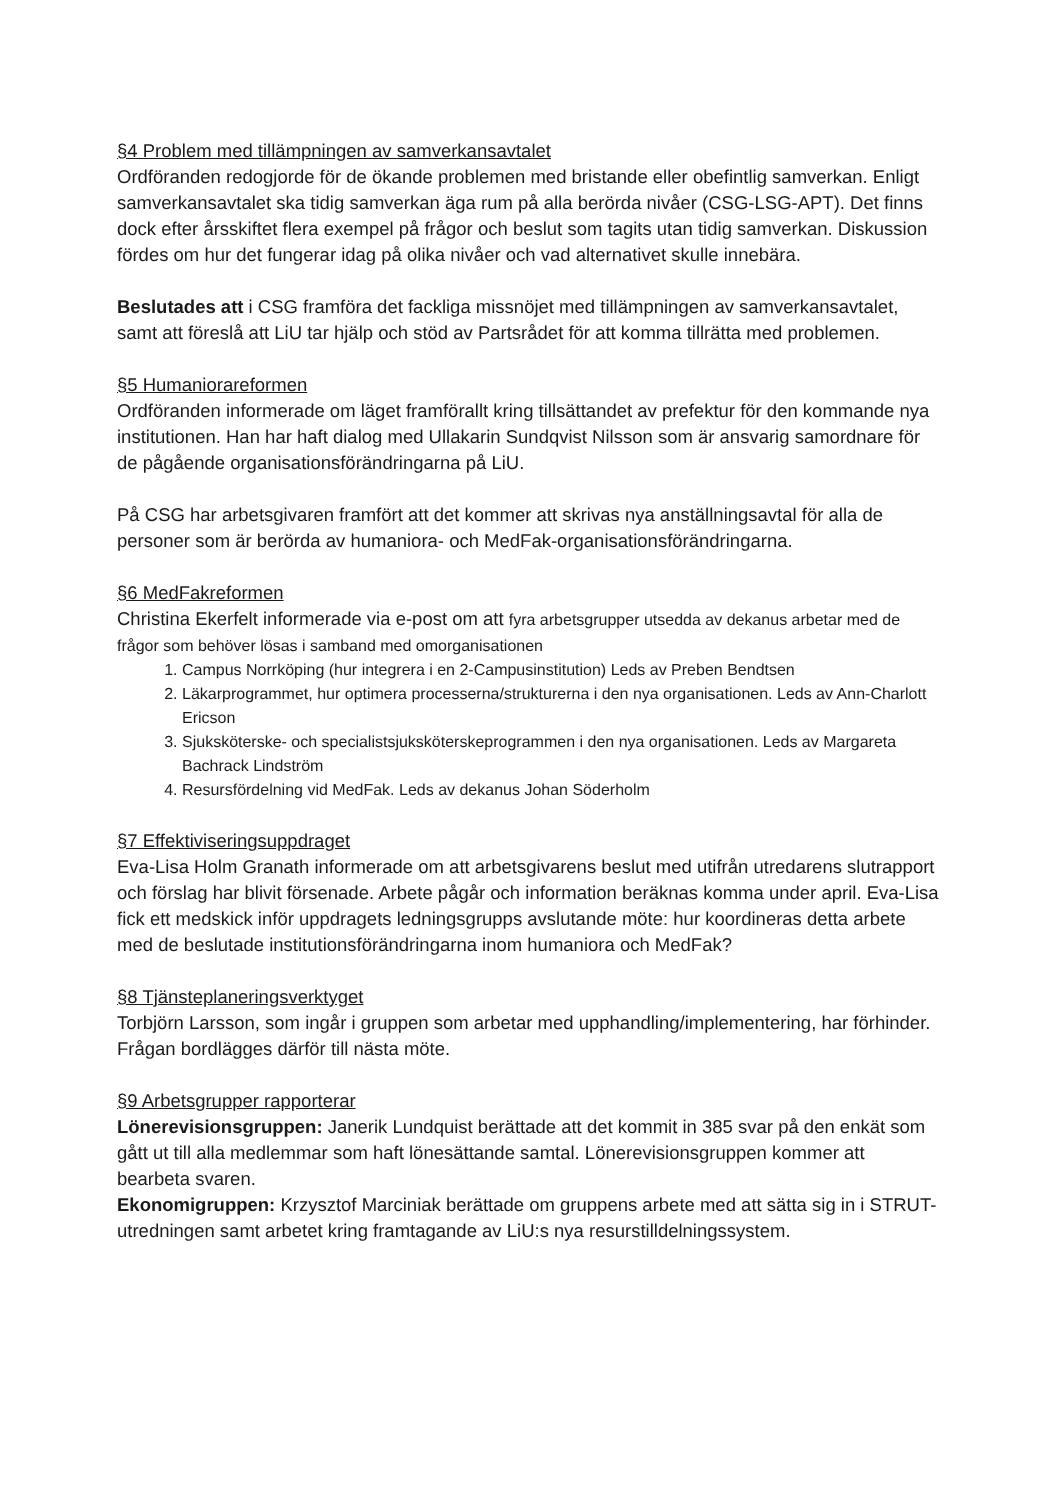§4 Problem med tillämpningen av samverkansavtalet
Ordföranden redogjorde för de ökande problemen med bristande eller obefintlig samverkan. Enligt samverkansavtalet ska tidig samverkan äga rum på alla berörda nivåer (CSG-LSG-APT). Det finns dock efter årsskiftet flera exempel på frågor och beslut som tagits utan tidig samverkan. Diskussion fördes om hur det fungerar idag på olika nivåer och vad alternativet skulle innebära.
Beslutades att i CSG framföra det fackliga missnöjet med tillämpningen av samverkansavtalet, samt att föreslå att LiU tar hjälp och stöd av Partsrådet för att komma tillrätta med problemen.
§5 Humaniorareformen
Ordföranden informerade om läget framförallt kring tillsättandet av prefektur för den kommande nya institutionen. Han har haft dialog med Ullakarin Sundqvist Nilsson som är ansvarig samordnare för de pågående organisationsförändringarna på LiU.
På CSG har arbetsgivaren framfört att det kommer att skrivas nya anställningsavtal för alla de personer som är berörda av humaniora- och MedFak-organisationsförändringarna.
§6 MedFakreformen
Christina Ekerfelt informerade via e-post om att fyra arbetsgrupper utsedda av dekanus arbetar med de frågor som behöver lösas i samband med omorganisationen
1. Campus Norrköping (hur integrera i en 2-Campusinstitution) Leds av Preben Bendtsen
2. Läkarprogrammet, hur optimera processerna/strukturerna i den nya organisationen. Leds av Ann-Charlott Ericson
3. Sjuksköterske- och specialistsjuksköterskeprogrammen i den nya organisationen. Leds av Margareta Bachrack Lindström
4. Resursfördelning vid MedFak. Leds av dekanus Johan Söderholm
§7 Effektiviseringsuppdraget
Eva-Lisa Holm Granath informerade om att arbetsgivarens beslut med utifrån utredarens slutrapport och förslag har blivit försenade. Arbete pågår och information beräknas komma under april. Eva-Lisa fick ett medskick inför uppdragets ledningsgrupps avslutande möte: hur koordineras detta arbete med de beslutade institutionsförändringarna inom humaniora och MedFak?
§8 Tjänsteplaneringsverktyget
Torbjörn Larsson, som ingår i gruppen som arbetar med upphandling/implementering, har förhinder. Frågan bordlägges därför till nästa möte.
§9 Arbetsgrupper rapporterar
Lönerevisionsgruppen: Janerik Lundquist berättade att det kommit in 385 svar på den enkät som gått ut till alla medlemmar som haft lönesättande samtal. Lönerevisionsgruppen kommer att bearbeta svaren.
Ekonomigruppen: Krzysztof Marciniak berättade om gruppens arbete med att sätta sig in i STRUT-utredningen samt arbetet kring framtagande av LiU:s nya resurstilldelningssystem.